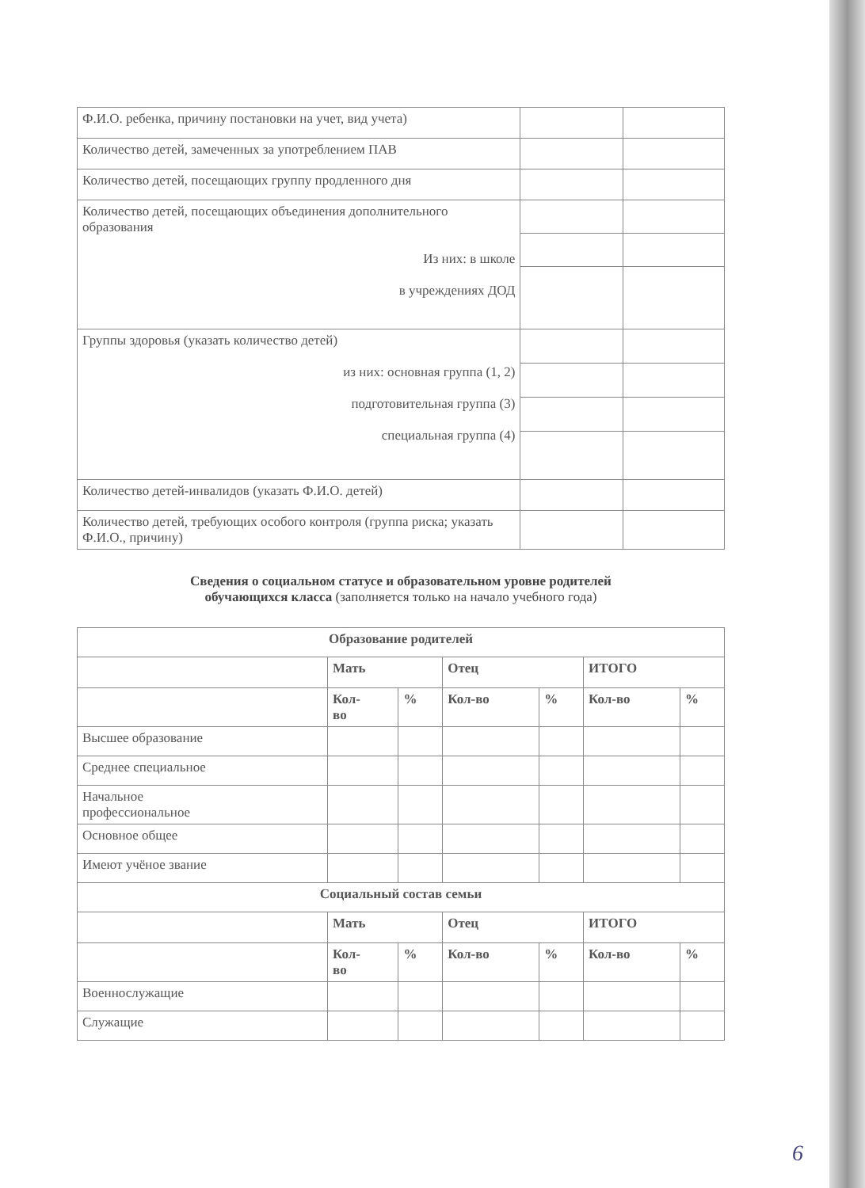| Ф.И.О. ребенка, причину постановки на учет, вид учета) | | |
| Количество детей, замеченных за употреблением ПАВ | | |
| Количество детей, посещающих группу продленного дня | | |
| Количество детей, посещающих объединения дополнительного образования Из них: в школе в учреждениях ДОД | | |
| Группы здоровья (указать количество детей) из них: основная группа (1, 2) подготовительная группа (3) специальная группа (4) | | |
| Количество детей-инвалидов (указать Ф.И.О. детей) | | |
| Количество детей, требующих особого контроля (группа риска; указать Ф.И.О., причину) | | |
Сведения о социальном статусе и образовательном уровне родителей
обучающихся класса (заполняется только на начало учебного года)
| Образование родителей | | | | | | |
| --- | --- | --- | --- | --- | --- | --- |
| | Мать | | Отец | | ИТОГО | |
| | Кол- во | % | Кол-во | % | Кол-во | % |
| Высшее образование | | | | | | |
| Среднее специальное | | | | | | |
| Начальное профессиональное | | | | | | |
| Основное общее | | | | | | |
| Имеют учёное звание | | | | | | |
| Социальный состав семьи | | | | | | |
| | Мать | | Отец | | ИТОГО | |
| | Кол- во | % | Кол-во | % | Кол-во | % |
| Военнослужащие | | | | | | |
| Служащие | | | | | | |
6